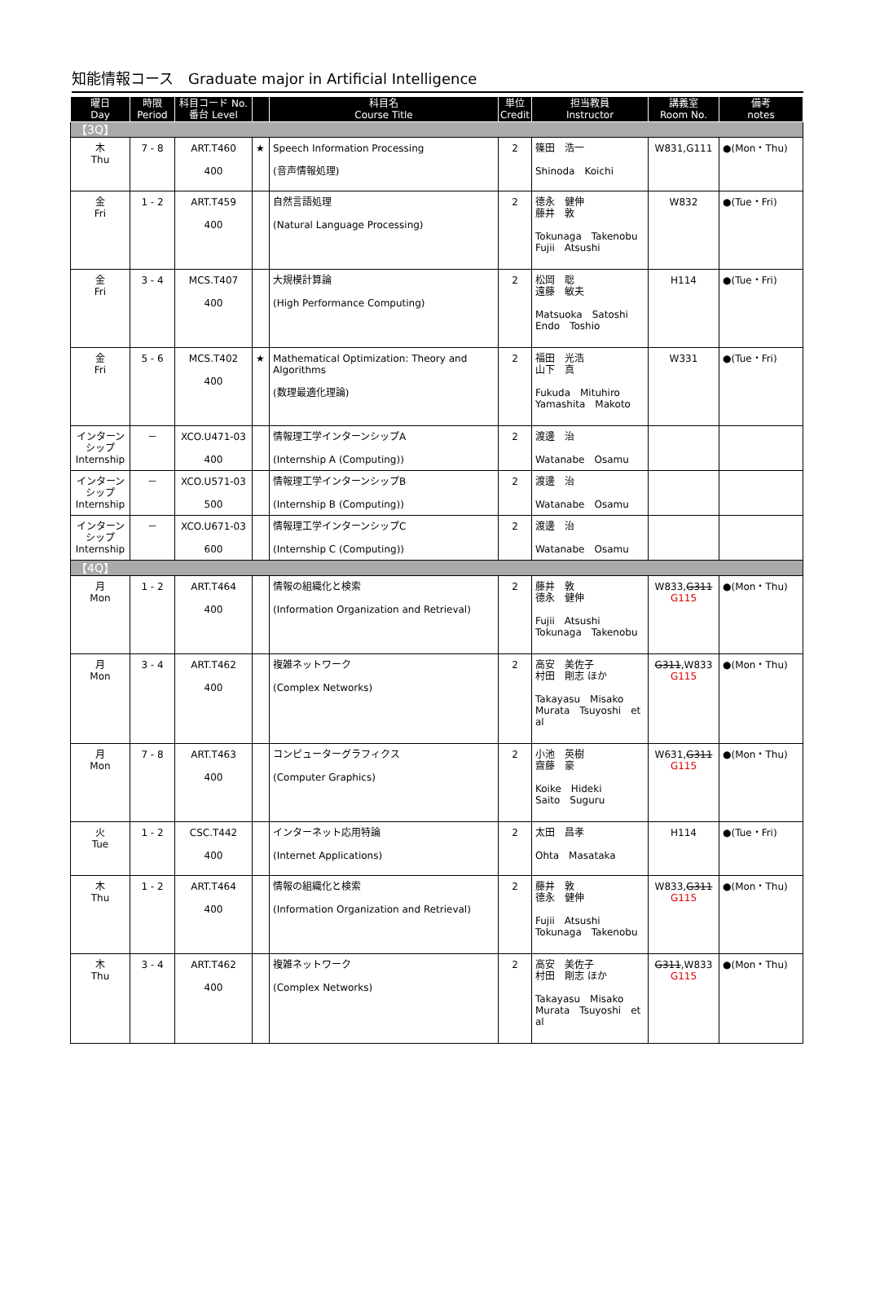知能情報コース　Graduate major in Artificial Intelligence
| 曜日 Day | 時限 Period | 科目コード No. 番台 Level | | 科目名 Course Title | 単位 Credit | 担当教員 Instructor | 講義室 Room No. | 備考 notes |
| --- | --- | --- | --- | --- | --- | --- | --- | --- |
| 【3Q】 | | | | | | | | |
| 木 Thu | 7 - 8 | ART.T460 400 | ★ | Speech Information Processing (音声情報処理) | 2 | 篠田 浩一 Shinoda Koichi | W831,G111 | ●(Mon・Thu) |
| 金 Fri | 1 - 2 | ART.T459 400 | | 自然言語処理 (Natural Language Processing) | 2 | 德永 健伸 藤井 敦 Tokunaga Takenobu Fujii Atsushi | W832 | ●(Tue・Fri) |
| 金 Fri | 3 - 4 | MCS.T407 400 | | 大規模計算論 (High Performance Computing) | 2 | 松岡 聡 遠藤 敏夫 Matsuoka Satoshi Endo Toshio | H114 | ●(Tue・Fri) |
| 金 Fri | 5 - 6 | MCS.T402 400 | ★ | Mathematical Optimization: Theory and Algorithms (数理最適化理論) | 2 | 福田 光浩 山下 真 Fukuda Mituhiro Yamashita Makoto | W331 | ●(Tue・Fri) |
| インターンシップ Internship | － | XCO.U471-03 400 | | 情報理工学インターンシップA (Internship A (Computing)) | 2 | 渡邊 治 Watanabe Osamu | | |
| インターンシップ Internship | － | XCO.U571-03 500 | | 情報理工学インターンシップB (Internship B (Computing)) | 2 | 渡邊 治 Watanabe Osamu | | |
| インターンシップ Internship | － | XCO.U671-03 600 | | 情報理工学インターンシップC (Internship C (Computing)) | 2 | 渡邊 治 Watanabe Osamu | | |
| 【4Q】 | | | | | | | | |
| 月 Mon | 1 - 2 | ART.T464 400 | | 情報の組織化と検索 (Information Organization and Retrieval) | 2 | 藤井 敦 德永 健伸 Fujii Atsushi Tokunaga Takenobu | W833, G311 G115 | ●(Mon・Thu) |
| 月 Mon | 3 - 4 | ART.T462 400 | | 複雑ネットワーク (Complex Networks) | 2 | 高安 美佐子 村田 剛志 ほか Takayasu Misako Murata Tsuyoshi et al | G311 ,W833 G115 | ●(Mon・Thu) |
| 月 Mon | 7 - 8 | ART.T463 400 | | コンピューターグラフィクス (Computer Graphics) | 2 | 小池 英樹 齋藤 豪 Koike Hideki Saito Suguru | W631, G311 G115 | ●(Mon・Thu) |
| 火 Tue | 1 - 2 | CSC.T442 400 | | インターネット応用特論 (Internet Applications) | 2 | 太田 昌孝 Ohta Masataka | H114 | ●(Tue・Fri) |
| 木 Thu | 1 - 2 | ART.T464 400 | | 情報の組織化と検索 (Information Organization and Retrieval) | 2 | 藤井 敦 德永 健伸 Fujii Atsushi Tokunaga Takenobu | W833, G311 G115 | ●(Mon・Thu) |
| 木 Thu | 3 - 4 | ART.T462 400 | | 複雑ネットワーク (Complex Networks) | 2 | 高安 美佐子 村田 剛志 ほか Takayasu Misako Murata Tsuyoshi et al | G311 ,W833 G115 | ●(Mon・Thu) |